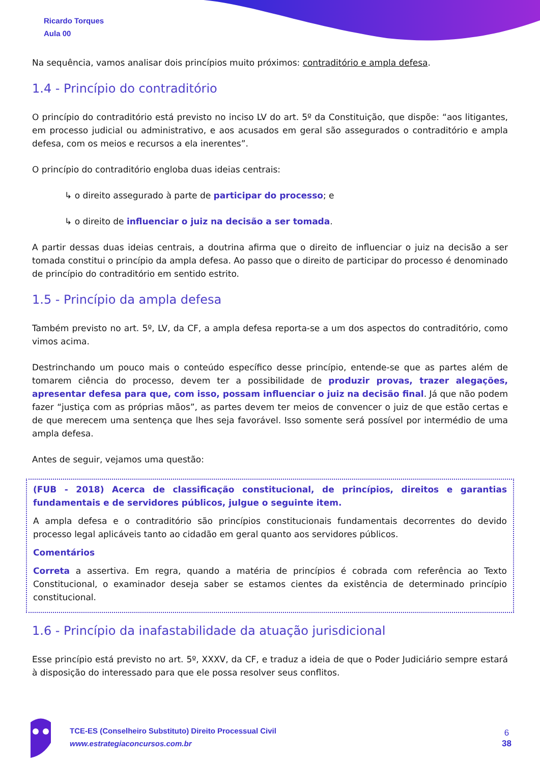Ricardo Torques
Aula 00
Na sequência, vamos analisar dois princípios muito próximos: contraditório e ampla defesa.
1.4 - Princípio do contraditório
O princípio do contraditório está previsto no inciso LV do art. 5º da Constituição, que dispõe: “aos litigantes, em processo judicial ou administrativo, e aos acusados em geral são assegurados o contraditório e ampla defesa, com os meios e recursos a ela inerentes”.
O princípio do contraditório engloba duas ideias centrais:
↳ o direito assegurado à parte de participar do processo; e
↳ o direito de influenciar o juiz na decisão a ser tomada.
A partir dessas duas ideias centrais, a doutrina afirma que o direito de influenciar o juiz na decisão a ser tomada constitui o princípio da ampla defesa. Ao passo que o direito de participar do processo é denominado de princípio do contraditório em sentido estrito.
1.5 - Princípio da ampla defesa
Também previsto no art. 5º, LV, da CF, a ampla defesa reporta-se a um dos aspectos do contraditório, como vimos acima.
Destrinchando um pouco mais o conteúdo específico desse princípio, entende-se que as partes além de tomarem ciência do processo, devem ter a possibilidade de produzir provas, trazer alegações, apresentar defesa para que, com isso, possam influenciar o juiz na decisão final. Já que não podem fazer “justiça com as próprias mãos”, as partes devem ter meios de convencer o juiz de que estão certas e de que merecem uma sentença que lhes seja favorável. Isso somente será possível por intermédio de uma ampla defesa.
Antes de seguir, vejamos uma questão:
(FUB - 2018) Acerca de classificação constitucional, de princípios, direitos e garantias fundamentais e de servidores públicos, julgue o seguinte item.
A ampla defesa e o contraditório são princípios constitucionais fundamentais decorrentes do devido processo legal aplicáveis tanto ao cidadão em geral quanto aos servidores públicos.
Comentários
Correta a assertiva. Em regra, quando a matéria de princípios é cobrada com referência ao Texto Constitucional, o examinador deseja saber se estamos cientes da existência de determinado princípio constitucional.
1.6 - Princípio da inafastabilidade da atuação jurisdicional
Esse princípio está previsto no art. 5º, XXXV, da CF, e traduz a ideia de que o Poder Judiciário sempre estará à disposição do interessado para que ele possa resolver seus conflitos.
TCE-ES (Conselheiro Substituto) Direito Processual Civil
www.estrategiaconcursos.com.br
6
38